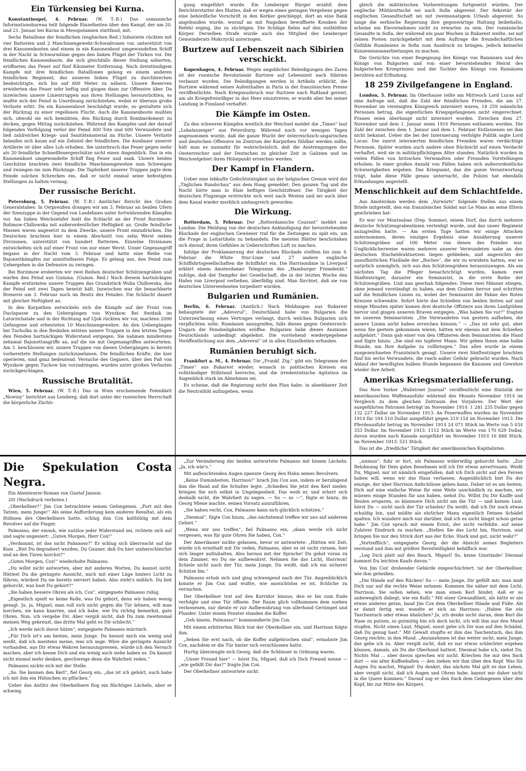Ein Türkensieg bei Kurna.
Konstantinopel, 4. Februar. (W. T.-B.) Das osmanische Informationsbureau teilt folgende Einzelheiten über den Kampf, der am 20. und 21. Januar bei Kurna in Mesopotamien stattfand, mit:
Sechs Bataillone der feindlichen (englischen Red.) Infanterie rückten mit vier Batterien und 2 Maschinengewehr-Schwadronen vor, unterstützt von drei Kanonenbooten und einem in ein Kanonenboot umgewandelten Schiff in der Nacht in Schwarmlinie gegen den linken Flügel der Türken vor. Die feindlichen Kanonenboote, die sich gleichfalls dieser Stellung näherten, eröffneten das Feuer auf fünf Kilometer Entfernung. Nach dreistündigem Kampfe mit drei feindlichen Bataillonen gelang es einem anderen feindlichen Regiment, das unseren linken Flügel zu durchbrechen beabsichtigte, sich bis auf 800 Meter zu nähern. Unsere Reserven erwiderten das Feuer sehr heftig und gingen dann zur Offensive über. Da inzwischen unsere Linientruppen aus ihren Stellungen herausrückten, so mußte sich der Feind in Unordnung zurückziehen, wobei er überaus große Verluste erlitt. Da ein Kanonenboot beschädigt wurde, so gestaltete sich der Rückzug zu einer regellosen Flucht. Auch die Kanonenboote mußten sich, obwohl sie sich bemühten, den Rückzug durch Bombardement zu decken, gegen Mittag zurückziehen. Während des Kampfes und der darauf folgenden Verfolgung verlor der Feind 400 Tote und 600 Verwundete und ließ zahlreiches Kriegs- und Sanitätsmaterial im Stiche. Unsere Verluste belaufen sich kaum auf ein Zehntel der feindlichen. Die Ausdauer unserer Artillerie ist über alles Lob erhaben. Sie unterbrach das Feuer gegen mehr als 30 feindliche Schnellfeuergeschütze nicht einen Augenblick. Das in ein Kanonenboot umgewandelte Schiff fing Feuer und sank. Unsere beiden Geschütze brachten zwei feindliche Maschinengewehre zum Schweigen und zwangen sie zum Rückzuge. Die Tapferkeit unserer Truppen jagte dem Feinde solchen Schrecken ein, daß er nicht einmal seine befestigten Stellungen zu halten vermag.
Der russische Bericht.
Petersburg, 5. Februar. (W. T.-B.) Amtlicher Bericht des Großen Generalstabes: In Ostpreußen drangen wir am 3. Februar an beiden Ufern der Szeszuppe in der Gegend von Lasdehnen unter fortwährenden Kämpfen vor. Am linken Weichselufer hielt die Schlacht an der Front Borzimow-Bolimow-Chillowska mit außerordentlicher Heftigkeit an. Große feindliche Massen waren angesetzt zu dem Zwecke, unsere Front einzudrücken. Die Deutschen brachten hier in einem Abschnitt von zehn Werst sieben Divisionen, unterstützt von hundert Batterien. Einzelne Divisionen entwickelten sich auf einer Front von nur einer Werst. Unser Gegenangriff begann in der Nacht vom 3. Februar und hatte eine Reihe von Bajonettkämpfen zur unmittelbaren Folge. Es gelang uns, den Feind zum Uebergehen in die Defensive zu zwingen.
Bei Borzimow eroberten wir zwei Reihen deutscher Schützengräben und warfen den Feind aus Gumina. (Gumin. Red.) Nach diesem hartnäckigen Kampfe erstürmten unsere Truppen das Grundstück Wolia Chillowska, das der Feind seit zwei Tagen besetzt hält. Inzwischen war die benachbarte Brenerei am 3. Februar noch im Besitz des Feindes. Die Schlacht dauert mit gleicher Heftigkeit an.
In den Karpathen entwickeln sich die Kämpfe auf der Front vom Duclapasse zu den Uebergängen von Wyszkow. Bei Swidnik im Latorzichatale und in der Richtung auf Ujok rückten wir vor, machten 2000 Gefangene und erbeuteten 10 Maschinengewehre. An den Uebergängen bei Tucholka in den Beskiden setzten unsere Truppen in den letzten Tagen den Feinden hartnäckigen Widerstand entgegen. Sie nahmen mindestens zehnmal Bajonettangriffe an, auf die sie mit Gegenangriffen antworteten. Am 3. beschlossen wir, unsere Truppen von diesen Uebergängen in bereits vorbereitete Stellungen zurückzunehmen. Die feindlichen Kräfte, die hier operieren, sind ganz bedeutend. Versuche des Gegners, über den Paß von Wyszkow gegen Tuchow hin vorzudringen, wurden unter großen Verlusten zurückgeschlagen.
Russische Brutalität.
Wien, 5. Februar. (W. T.-B.) Das in Wien erscheinende Polenblatt „Nowiny“ berichtet aus Lemberg, daß dort unter der russischen Herrschaft die körperliche Züchti-
gung eingeführt wurde. Ein Lemberger Bürger erzählt dem Berichterstatter des Blattes, daß er wegen eines geringen Vergehens gegen eine behördliche Vorschrift in den Kerker geschleppt, dort an eine Bank angebunden wurde, worauf an mit Nagaiken bewaffnete Kosaken der Befehl erging, ihn zu züchtigen. Die Schläge fielen auf den entblößten Körper. Derselben Strafe wurde auch das Mitglied des Lemberger Gemeinderats Mokrzycki unterzogen.
Burtzew auf Lebenszeit nach Sibirien verschickt.
Kopenhagen, 4. Februar. Wegen angeblicher Beleidigungen des Zaren ist der russische Revolutionär Burtzew auf Lebenszeit nach Sibirien verbannt worden. Die Beleidigungen werden in Artikeln erblickt, die Burtzew während seines Aufenthaltes in Paris in der französischen Presse veröffentlichte. Nach Kriegsausbruch war Burtzew nach Rußland gereist, um als Kriegsfreiwilliger in das Heer einzutreten; er wurde aber bei seiner Landung in Finnland verhaftet.
Die Kämpfe im Osten.
Zu den schweren Kämpfen westlich der Weichsel meldet die „Times“ laut „Lokalanzeiger“ aus Petersburg: Während noch vor wenigen Tagen angenommen wurde, daß die ganze Wucht der österreichisch-ungarischen und deutschen Offensive im Zentrum der Karpathen fühlbar werden sollte, hält man es nunmehr für wahrscheinlich, daß die Anstrengungen der Oesterreicher und der Deutschen zu gleicher Zeit in Galizien und im Weichselgebiet ihren Höhepunkt erreichen werden.
Der Kampf in Flandern.
Ueber eine lebhafte Gefechtstätigkeit an der belgischen Grenze wird der „Täglichen Rundschau“ aus dem Haag gemeldet: Den ganzen Tag und die Nacht hörte man in Sluis heftiges Geschützfeuer. Die Tätigkeit der deutschen Flugzeuge erstreckte sich weit nach Westen und sei auch über dem Kanal wieder merklich umfangreich geworden.
Die Wirkung.
Rotterdam, 5. Februar. Der „Rotterdamsche Courant“ meldet aus London: Die Meldung von der deutschen Ankündigung der bevorstehenden Blockade der englischen Gewässer traf für die Zeitungen zu spät ein, um die Frage in Leitartikeln zu behandeln. Die meisten Blätter beschränken sich darauf, ihren Gefühlen in Ueberschriften Luft zu machen.
Infolge der Proklamierung der deutschen Blockade stellten bis zum 4. Februar die White Star-Linie und 27 andere englische Schiffahrtsgesellschaften die Schiffahrt ein. Die Harrisonlinie in Liverpool erklärt einem Amsterdamer Telegramm des „Hamburger Fremdenbl.“ zufolge, daß der Dampfer der Gesellschaft, die in der letzten Woche den Hafen von Liverpool verließen, überfällig sind. Man fürchtet, daß sie von deutschen Unterseebooten torpediert wurden.
Bulgarien und Rumänien.
Berlin, 6. Februar. (Amtlich.) Nach Meldungen aus Bukarest behauptete der „Adeverul“, Deutschland habe von Bulgarien die Unterzeichnung eines Vertrages verlangt, durch welchen Bulgarien sich verpflichten solle, Rumänien anzugreifen, falls dieses gegen Oesterreich-Ungarn die Feindseligkeiten eröffne. Bulgarien habe dieses Ansinnen Deutschlands unbedingt abgelehnt. Die vorstehend wiedergegebene Veröffentlichung aus dem „Adeverul“ ist in allen Einzelheiten erfunden.
Rumänien beruhigt sich.
Frankfurt a. M., 4. Februar. Die „Frankf. Ztg.“ gibt ein Telegramm der „Times“ aus Bukarest wieder, wonach in politischen Kreisen ein vollständiger Stillstand herrsche, und die irredentistische Agitation im Augenblick stark im Abnehmen sei.
Es scheine, daß die Regierung nicht den Plan habe, in absehbarer Zeit die Neutralität aufzugeben, wenn
gleich die militärischen Vorbereitungen fortgesetzt würden. Der englische Militärattaché sei nach Sofia abgereist. Der Sekretär der englischen Gesandtschaft sei mit zweimonatigem Urlaub abgereist. So lange die serbische Regierung ihre gegenwärtige Haltung beibehalte, scheine ein Einvernehmen nicht zu erwarten zu sein. Der rumänische Gesandte in Sofia, der während ein paar Wochen in Bukarest weilte, sei auf seinen Posten zurückgekehrt mit dem Auftrage die freundschaftlichen Gefühle Rumäniens in Sofia zum Ausdruck zu bringen, jedoch keinerlei Konzessionsanerbietungen zu machen.
Die Gerüchte von einer Begegnung des Königs von Rumänien und des Königs von Bulgarien und von einer bevorstehenden Heirat des bulgarischen Kronprinzen und der Tochter des Königs von Rumänien beruhten auf Erfindung.
18 259 Zivilgefangene in England.
London, 5. Februar. Im Oberhause teilte am Mittwoch Lord Lucas auf eine Anfrage mit, daß die Zahl der feindlichen Fremden, die am 27. November im vereinigten Königreich interniert waren, 18 259 männliche Personen betrug, die eigentlichen Kriegsgefangenen nicht eingerechnet. Frauen seien überhaupt nicht interniert worden. Zwischen dem 27. November und dem 1. Januar seien 1916 Personen entlassen worden. Die Zahl der zwischen dem 1. Januar und dem 1. Februar Entlassenen sei ihm nicht bekannt. Ueber die bei der Internierung verfolgte Politik sagte Lord Lucas: Die zuerst internierten feindlichen Fremden waren verdächtige Personen. Später wurden auch andere ohne Rücksicht auf einen Verdacht verhaftet, weil sie in militärpflichtigem Alter standen. Natürlich wurden in vielen Fällen von britischen Verwandten oder Freunden Vorstellungen erhoben. In einer großen Anzahl von Fällen haben sich außerordentliche Schwierigkeiten ergeben. Das Kriegsamt, das die ganze Verantwortung trägt, habe diese Fälle genau untersucht, die Polizei hat ebenfalls Erkundungen angestellt.
Menschlichkeit auf dem Schlachtfelde.
Aus Amsterdam werden dem „Vorwärts“ folgende Stellen aus einem Briefe mitgeteilt, den ein französischer Soldat aus Le Mans an seine Eltern geschrieben hat:
Es war vor Montauban (Dep. Somme), einem Dorf, das durch mehrere deutsche Schützengrabenlinien verteidigt wurde, und das unser Regiment anzugreifen hatte. — Am ersten Tage hatten wir einige Attacken unternommen, deren einziges Ergebnis eine Annäherung unserer Schützengräben auf 100 Meter von denen des Feindes war. Unglücklicherweise waren mehrere unserer Verwundeten nahe an den deutschen Stacheldrahtnetzen liegen geblieben, und angesichts der unaufhörlichen Füsillade der „Boches“, die wir zu erwidern hatten, war es natürlich unmöglich, sich aus den Schützengräben herauszuwagen. Als am nächsten Tag die Pfleger benachrichtigt wurden, kamen zwei Sänftenträger, darunter ein Seminarist, in die erste Reihe der Schützengräben. Und nun geschah folgendes: Diese zwei Männer stiegen, ohne jemand verständigt zu haben, aus dem Graben hervor und schritten auf die feindlichen Linien zu, wobei der Seminarist die Fahne des Roten Kreuzes schwenkte. Sofort hörte das Schießen von beiden Seiten auf und einige Minuten später kamen drei deutsche Offiziere aus ihren Laufgräben hervor und gingen unseren Braven entgegen. „Was haben Sie vor?“ fragten sie unseren Seminaristen. „Die Verwundeten von gestern aufheben, die unsere Linien nicht haben erreichen können.“ — „Das ist sehr gut, aber wenn Sie gestern gekommen wären, hätten wir ebenso mit dem Schießen aufgehört.“ Dann gab einer von den Offizieren dem Seminaristen die Hand und fügte hinzu: „Sie sind ein tapferer Mann. Wir geben Ihnen eine halbe Stunde, um Ihre Aufgabe zu vollbringen.“ Das alles wurde in einem ausgezeichneten Französisch gesagt. Unsere zwei Sänftenträger brachten fünf bis sechs Verwundete, die rasch außer Gefahr gebracht wurden. Nach Ablauf der bewilligten halben Stunde begannen die Kanonen und Gewehre wieder ihre Arbeit.
Amerikas Kriegsmateriallieferung.
Das New Yorker „Wallstreet Journal“ veröffentlicht eine Statistik der amerikanischen Waffenausfuhr während des Monats November 1914 im Vergleich zu dem gleichen Zeitraum des Vorjahres. Der Wert der ausgeführten Patronen beträgt im November 1914: 1 281 235 Dollar gegen 132 227 Dollar im November 1913. An Feuerwaffen wurden im November 1914 für 194 510 Dollar ausgeführt gegen 219 154 im November 1913. Die Pferdeausfuhr betrug im November 1914 24 071 Stück im Werte von 5 034 353 Dollar. Im November 1913: 1112 Stück im Werte von 170 629 Dollar, davon wurden nach Kanada ausgeführt im November 1914 16 888 Stück, im November 1913: 521 Stück.
Das ist die „friedliche“ Tätigkeit der amerikanischen Kapitalisten.
Die Spekulation Costa Negra.
Ein Abenteurer-Roman von Gustaf Janson.
20) (Nachdruck verboten.)
„Oberkellner?“ Jim Cox betrachtete seinen Gefangenen. „Fort mit den Tatzen, mein Junge!“ Als seine Aufforderung kein anderes Resultat, als ein Stöhnen des Oberkellners hatte, schlug ihm Cox kaltblütig mit dem Revolver auf die Finger.
Palmasso, der einsah, wie nutzlos jeder Widerstand sei, richtete sich auf und sagte ungeniert: „Guten Morgen, Herr Cox!“
„Verdammt, ist das nicht Palmasso?“ Er schlug sich überrascht auf die Knie. „Bist Du degradiert worden, Du Gauner, daß Du hier umherschleichst und an den Türen horchst?“
„Guten Morgen, Cox!“ wiederholte Palmasso.
„Du willst nicht antworten, aber mit anderen Worten, Du kannst nicht. Hättest Du die geringste Aussicht, mich mit einer Lüge hinters Licht zu führen, würdest Du sie bereits serviert haben. Also steht's mißlich. Du bist gehorcht, was hast Du gehört?“
„Sie haben bessere Ohren als ich, Cox“, entgegnete Palmasso ruhig.
„Eigentlich spielt es keine Rolle, was Du gehört, denn wir haben wenig gesagt. Ja, ja, Miguel, man soll sich nicht gegen die Tür lehnen, will man horchen, sie kann knarren, und ich habe, wie Du richtig bemerkst, gute Ohren. Nun, ich vergebe Dir. Aber vergiß nicht, daß Du zum zweitenmal meinen Weg gekreuzt, das dritte Mal geht es Dir schlecht.“
„Ich werde mich davor hüten“, entgegnete Palmasso mürrisch.
„Für Dich ist's am besten, mein Junge. Du kennst mich ein wenig und weißt, daß ich meistens meine, was ich sage. Wäre die geringste Aussicht vorhanden, aus Dir etwas Wahres herauszupressen, würde ich den Versuch machen, aber ich kenne Dich und ein wenig auch siehe haben es. Du kannst nicht einmal mehr denken, geschweige denn die Wahrheit reden.“
Palmasso nickte sich mit der Stelle.
„So. Sie kennen den Kerl“, fiel Georg ein, „das ist ich gehört, auch habe ich mit ihm ein Hühnchen zu pflücken.“
Ueber das Antlitz des Oberkellners flog ein flüchtiges Lächeln, aber er schwieg.
„Zur Veränderung der beiden antwortete Palmasso mit bösem Lächeln: „Ja, ich wär's.“
Mit aufleuchtenden Augen spannte Georg den Hahn seines Revolvers.
„Keine Dummheiten, Harrison!“ brach Jim Cox aus, indem er beruhigend ihm die Hand auf die Schulter legte. „Schießen Sie jetzt den Kerl nieder, bringen Sie sich selbst in Ungelegenheit. Das weiß er, und schert sich deshalb nicht, die Wahrheit zu sagen. — So — so —“, fügte er hinzu, da Georg Miene machte, seinen Vorsatz auszuführen.
„Sie haben recht, Cox, Palmasso kann sich glücklich schätzen.“
„Diesmal“, fügte Cox hinzu, „das nächstemal treffen wir uns auf anderem Gebiet.“
„Wenn wir uns treffen“, fiel Palmasso ein, „dann werde ich nicht vergessen, was für gute Ohren Sie haben, Cox.“
Der Amerikaner nickte gelassen, bevor er antwortete: „Hätten wir Zeit, würde ich ernsthaft mit Dir reden, Palmasso, aber es ist nicht ratsam, hier sich länger aufzuhalten. Also heraus mit der Sprache! Du gehst voran zu dem Zimmer, wo Du sie aufbewahrst. Nehmen Sie das Licht, Harrison! Schiele nicht nach der Tür, mein Junge, Du weißt, daß ich ein sicherer Schütze bin.“
Palmasso erhob sich und ging schweigend nach der Tür. Augenblicklich konnte er Jim Cox und wußte, wie aussichtslos es ist, Schliche zu versuchen.
Der Oberkellner trat auf den Korridor hinaus, den er bis zum Ende verfolgte und eine Tür öffnete. Der Raum glich vollkommen dem soeben verlassenen, nur diente er zur Aufbewahrung von allerhand Gerümpel und Plunder. Unter einem Fenster standen die Koffer.
„Geh hinein, Palmasso!“ kommandierte Jim Cox.
Mit einem erbitterten Blick trat der Oberkellner ein, und Harrison folgte ihm.
„Sehen Sie erst nach, ob die Koffer aufgebrochen sind“, ermahnte Jim Cox, nachdem er die Tür hinter sich verschlossen hatte.
Hurtig überzeugte sich Georg, daß die Schlösser in Ordnung waren.
„Unser Freund hier“ — hörst Du, Miguel, daß ich Dich Freund nenne — „wie gefällt Dir das?“ fragte Jim Cox.
Der Oberkellner antwortete nicht.
„nismus“, fuhr er fort, als Palmasso widerwillig gehorcht hatte. „Zur Belohnung für Dein gutes Benehmen will ich Dir etwas anvertrauen. Weißt Du, Miguel, mir ist nämlich eingefallen, daß ich Dich nicht auf den Fersen haben will, wenn wir das Haus verlassen. Augenblicklich bist Du der einzige, der über Harrison Aufschlüsse geben kann. Daher ist es am besten, Dich auf eine einfache Weise für eine Weile unschädlich zu machen, wir müssen einige Stunden für uns haben, siehst Du. Willst Du Dir Kniffe und Beulen ersparen, so kümmere Dich nicht um die Tür — und keinen Laut, hörst Du — nicht nach der Tür schielen! Du weißt, daß ich Dir noch etwas schuldig bin, und müßte als ehrlicher Mann eigentlich Deinen Schädel spalten. Ich wundere mich nur darüber, daß ich es nicht längst schon getan habe.“ Jim Cox sprach mit einem Ernst, der nicht verfehlte, auf seine Zuhörer Eindruck zu machen. „Stellen Sie das Licht hin, Harrison, und bringen Sie mir den Strick dort aus der Ecke. Stark und gut, nicht wahr?“
„Vortrefflich“, entgegnete Georg, der die Absicht seines Begleiters verstand und ihm mit größter Bereitwilligkeit behilflich war.
„Leg Dich platt auf den Bauch, Miguel! So, keine Umstände! Diesmal kommst Du leichten Kaufs davon.“
Von Jim Cox' drohender Gebärde eingeschüchtert, tat der Oberkellner, wie ihm geheißen.
„Die Hände auf den Rücken! So — mein Junge, Dir gefällt mir, man muß Dich nur auf die rechte Weise nehmen. Kommen Sie näher mit dem Licht, Harrison, Sie sollen sehen, wie man einen Kerl bindet, daß er so unbeweglich daliegt, wie ein Kolli.“ Mit einer Gewandtheit, als hätte er nie etwas anderes getan, band Jim Cox dem Oberkellner Hände und Füße. Als er damit fertig war, wandte er sich an Harrison: „Haben Sie ein Taschentuch oder etwas ähnliches? Ja, ich denke nicht daran, dem Kerl die Nase zu putzen, so gutmütig bin ich doch nicht, ich will ihm nur den Mund stopfen. Nicht einen Laut, Miguel, sonst gebe ich Dir was auf den Schädel, daß Du genug hast.“ Mit Gewalt stopfte er ihm das Taschentuch, das ihm Georg reichte, in den Mund. „Anzunehmen ist das weiter nicht, mein Junge, das gebe ich zu. Aber vergiß nicht, daß es nur etwas schlechter ergehen können, damals, als Du die Oberhand hattest. Diesmal habe ich, siehst Du. Nichts Mal ... aber davon sprechen wir nicht. Kriechen Sie mir den Sack dort — ein alter Kaffeeballen — den ziehen wir ihm über den Kopf. Was für Augen Du machst, Miguel! Du denkst, das nächste Mal gilt es das Leben, aber vergiß nicht, daß ich Augen und Ohren habe, kannst mir daher nicht in die Quere kommen.“ Darauf zog er den Sack dem Gefangenen über den Kopf, bis zur Mitte des Körpers.